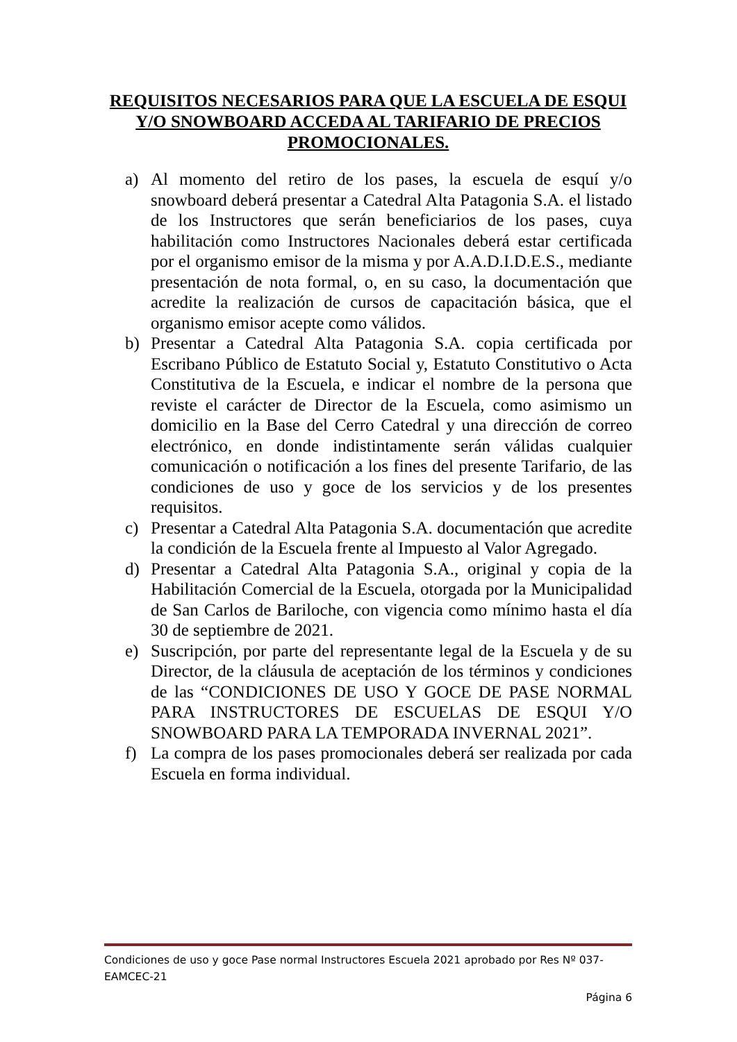REQUISITOS NECESARIOS PARA QUE LA ESCUELA DE ESQUI Y/O SNOWBOARD ACCEDA AL TARIFARIO DE PRECIOS PROMOCIONALES.
a) Al momento del retiro de los pases, la escuela de esquí y/o snowboard deberá presentar a Catedral Alta Patagonia S.A. el listado de los Instructores que serán beneficiarios de los pases, cuya habilitación como Instructores Nacionales deberá estar certificada por el organismo emisor de la misma y por A.A.D.I.D.E.S., mediante presentación de nota formal, o, en su caso, la documentación que acredite la realización de cursos de capacitación básica, que el organismo emisor acepte como válidos.
b) Presentar a Catedral Alta Patagonia S.A. copia certificada por Escribano Público de Estatuto Social y, Estatuto Constitutivo o Acta Constitutiva de la Escuela, e indicar el nombre de la persona que reviste el carácter de Director de la Escuela, como asimismo un domicilio en la Base del Cerro Catedral y una dirección de correo electrónico, en donde indistintamente serán válidas cualquier comunicación o notificación a los fines del presente Tarifario, de las condiciones de uso y goce de los servicios y de los presentes requisitos.
c) Presentar a Catedral Alta Patagonia S.A. documentación que acredite la condición de la Escuela frente al Impuesto al Valor Agregado.
d) Presentar a Catedral Alta Patagonia S.A., original y copia de la Habilitación Comercial de la Escuela, otorgada por la Municipalidad de San Carlos de Bariloche, con vigencia como mínimo hasta el día 30 de septiembre de 2021.
e) Suscripción, por parte del representante legal de la Escuela y de su Director, de la cláusula de aceptación de los términos y condiciones de las “CONDICIONES DE USO Y GOCE DE PASE NORMAL PARA INSTRUCTORES DE ESCUELAS DE ESQUI Y/O SNOWBOARD PARA LA TEMPORADA INVERNAL 2021”.
f) La compra de los pases promocionales deberá ser realizada por cada Escuela en forma individual.
Condiciones de uso y goce Pase normal Instructores Escuela 2021 aprobado por Res Nº 037-EAMCEC-21
Página 6